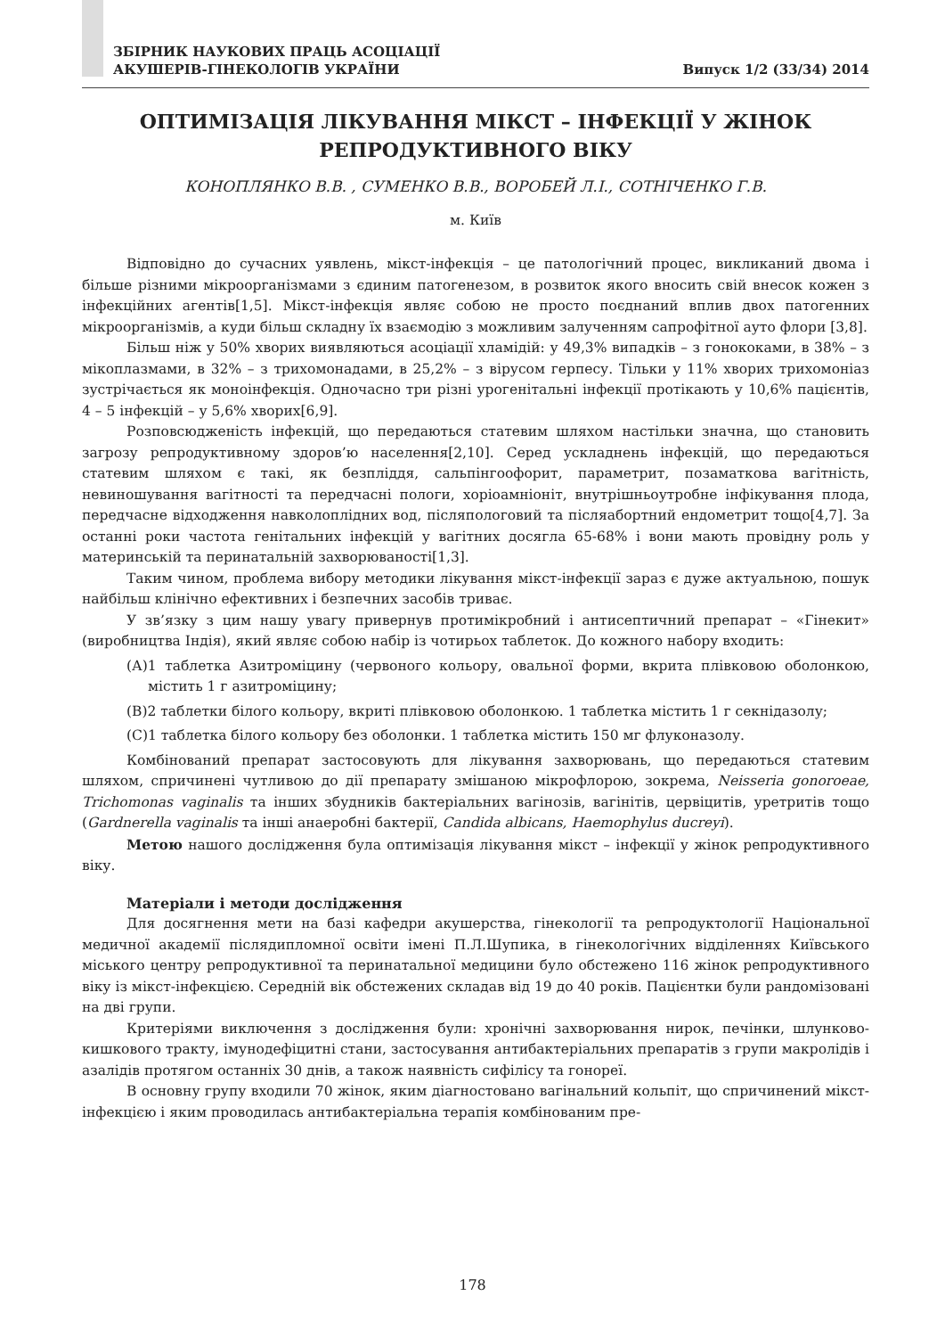ЗБІРНИК НАУКОВИХ ПРАЦЬ АСОЦІАЦІЇ
АКУШЕРІВ-ГІНЕКОЛОГІВ УКРАЇНИ
Випуск 1/2 (33/34) 2014
ОПТИМІЗАЦІЯ ЛІКУВАННЯ МІКСТ – ІНФЕКЦІЇ У ЖІНОК
РЕПРОДУКТИВНОГО ВІКУ
КОНОПЛЯНКО В.В. , СУМЕНКО В.В., ВОРОБЕЙ Л.І., СОТНІЧЕНКО Г.В.
м. Київ
Відповідно до сучасних уявлень, мікст-інфекція – це патологічний процес, викликаний двома і більше різними мікроорганізмами з єдиним патогенезом, в розвиток якого вносить свій внесок кожен з інфекційних агентів[1,5]. Мікст-інфекція являє собою не просто поєднаний вплив двох патогенних мікроорганізмів, а куди більш складну їх взаємодію з можливим залученням сапрофітної ауто флори [3,8].
Більш ніж у 50% хворих виявляються асоціації хламідій: у 49,3% випадків – з гонококами, в 38% – з мікоплазмами, в 32% – з трихомонадами, в 25,2% – з вірусом герпесу. Тільки у 11% хворих трихомоніаз зустрічається як моноінфекція. Одночасно три різні урогенітальні інфекції протікають у 10,6% пацієнтів, 4 – 5 інфекцій – у 5,6% хворих[6,9].
Розповсюдженість інфекцій, що передаються статевим шляхом настільки значна, що становить загрозу репродуктивному здоров’ю населення[2,10]. Серед ускладнень інфекцій, що передаються статевим шляхом є такі, як безпліддя, сальпінгоофорит, параметрит, позаматкова вагітність, невиношування вагітності та передчасні пологи, хоріоамніоніт, внутрішньоутробне інфікування плода, передчасне відходження навколоплідних вод, післяпологовий та післяабортний ендометрит тощо[4,7]. За останні роки частота генітальних інфекцій у вагітних досягла 65-68% і вони мають провідну роль у материнській та перинатальній захворюваності[1,3].
Таким чином, проблема вибору методики лікування мікст-інфекції зараз є дуже актуальною, пошук найбільш клінічно ефективних і безпечних засобів триває.
У зв’язку з цим нашу увагу привернув протимікробний і антисептичний препарат – «Гінекит» (виробництва Індія), який являє собою набір із чотирьох таблеток. До кожного набору входить:
(А)1 таблетка Азитроміцину (червоного кольору, овальної форми, вкрита плівковою оболонкою, містить 1 г азитроміцину;
(В)2 таблетки білого кольору, вкриті плівковою оболонкою. 1 таблетка містить 1 г секнідазолу;
(С)1 таблетка білого кольору без оболонки. 1 таблетка містить 150 мг флуконазолу.
Комбінований препарат застосовують для лікування захворювань, що передаються статевим шляхом, спричинені чутливою до дії препарату змішаною мікрофлорою, зокрема, Neisseria gonoroeae, Trichomonas vaginalis та інших збудників бактеріальних вагінозів, вагінітів, цервіцитів, уретритів тощо (Gardnerella vaginalis та інші анаеробні бактерії, Candida albicans, Haemophylus ducreyi).
Метою нашого дослідження була оптимізація лікування мікст – інфекції у жінок репродуктивного віку.
Матеріали і методи дослідження
Для досягнення мети на базі кафедри акушерства, гінекології та репродуктології Національної медичної академії післядипломної освіти імені П.Л.Шупика, в гінекологічних відділеннях Київського міського центру репродуктивної та перинатальної медицини було обстежено 116 жінок репродуктивного віку із мікст-інфекцією. Середній вік обстежених складав від 19 до 40 років. Пацієнтки були рандомізовані на дві групи.
Критеріями виключення з дослідження були: хронічні захворювання нирок, печінки, шлунково-кишкового тракту, імунодефіцитні стани, застосування антибактеріальних препаратів з групи макролідів і азалідів протягом останніх 30 днів, а також наявність сифілісу та гонореї.
В основну групу входили 70 жінок, яким діагностовано вагінальний кольпіт, що спричинений мікст-інфекцією і яким проводилась антибактеріальна терапія комбінованим пре-
178